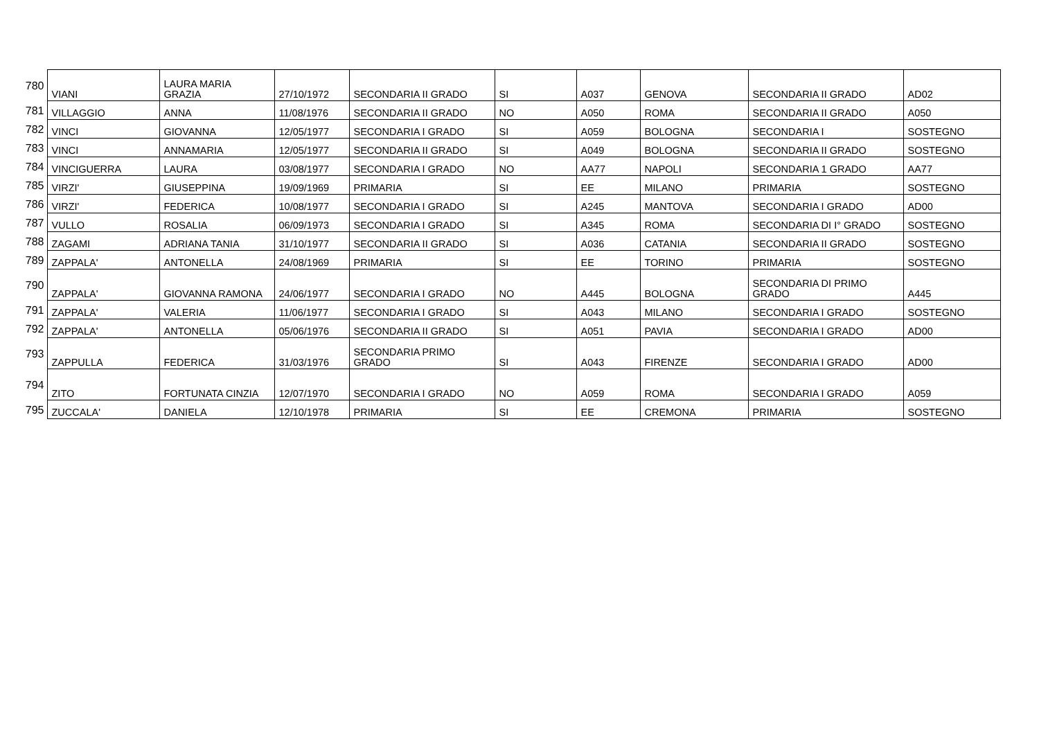| 780 | VIANI | LAURA MARIA GRAZIA | 27/10/1972 | SECONDARIA II GRADO | SI | A037 | GENOVA | SECONDARIA II GRADO | AD02 |
| 781 | VILLAGGIO | ANNA | 11/08/1976 | SECONDARIA II GRADO | NO | A050 | ROMA | SECONDARIA II GRADO | A050 |
| 782 | VINCI | GIOVANNA | 12/05/1977 | SECONDARIA I GRADO | SI | A059 | BOLOGNA | SECONDARIA I | SOSTEGNO |
| 783 | VINCI | ANNAMARIA | 12/05/1977 | SECONDARIA II GRADO | SI | A049 | BOLOGNA | SECONDARIA II GRADO | SOSTEGNO |
| 784 | VINCIGUERRA | LAURA | 03/08/1977 | SECONDARIA I GRADO | NO | AA77 | NAPOLI | SECONDARIA 1 GRADO | AA77 |
| 785 | VIRZI' | GIUSEPPINA | 19/09/1969 | PRIMARIA | SI | EE | MILANO | PRIMARIA | SOSTEGNO |
| 786 | VIRZI' | FEDERICA | 10/08/1977 | SECONDARIA I GRADO | SI | A245 | MANTOVA | SECONDARIA I GRADO | AD00 |
| 787 | VULLO | ROSALIA | 06/09/1973 | SECONDARIA I GRADO | SI | A345 | ROMA | SECONDARIA DI I° GRADO | SOSTEGNO |
| 788 | ZAGAMI | ADRIANA TANIA | 31/10/1977 | SECONDARIA II GRADO | SI | A036 | CATANIA | SECONDARIA II GRADO | SOSTEGNO |
| 789 | ZAPPALA' | ANTONELLA | 24/08/1969 | PRIMARIA | SI | EE | TORINO | PRIMARIA | SOSTEGNO |
| 790 | ZAPPALA' | GIOVANNA RAMONA | 24/06/1977 | SECONDARIA I GRADO | NO | A445 | BOLOGNA | SECONDARIA DI PRIMO GRADO | A445 |
| 791 | ZAPPALA' | VALERIA | 11/06/1977 | SECONDARIA I GRADO | SI | A043 | MILANO | SECONDARIA I GRADO | SOSTEGNO |
| 792 | ZAPPALA' | ANTONELLA | 05/06/1976 | SECONDARIA II GRADO | SI | A051 | PAVIA | SECONDARIA I GRADO | AD00 |
| 793 | ZAPPULLA | FEDERICA | 31/03/1976 | SECONDARIA PRIMO GRADO | SI | A043 | FIRENZE | SECONDARIA I GRADO | AD00 |
| 794 | ZITO | FORTUNATA CINZIA | 12/07/1970 | SECONDARIA I GRADO | NO | A059 | ROMA | SECONDARIA I GRADO | A059 |
| 795 | ZUCCALA' | DANIELA | 12/10/1978 | PRIMARIA | SI | EE | CREMONA | PRIMARIA | SOSTEGNO |